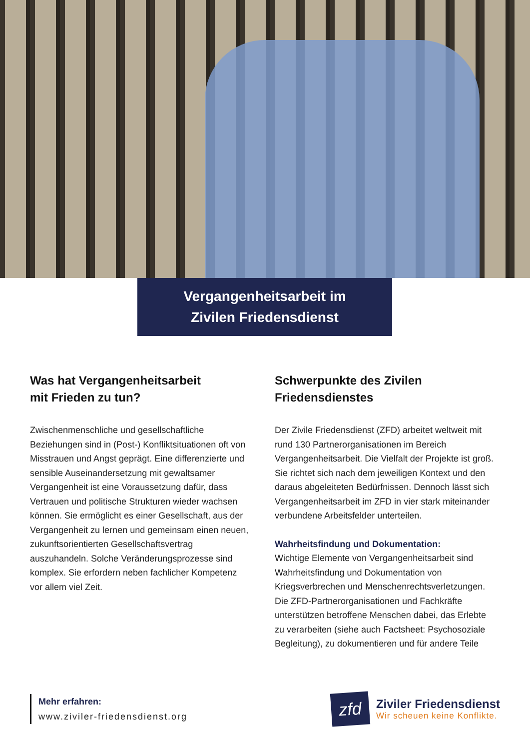Vergangenheitsarbeit im
Zivilen Friedensdienst
Was hat Vergangenheitsarbeit
mit Frieden zu tun?
Zwischenmenschliche und gesellschaftliche Beziehungen sind in (Post-) Konfliktsituationen oft von Misstrauen und Angst geprägt. Eine differenzierte und sensible Auseinandersetzung mit gewaltsamer Vergangenheit ist eine Voraussetzung dafür, dass Vertrauen und politische Strukturen wieder wachsen können. Sie ermöglicht es einer Gesellschaft, aus der Vergangenheit zu lernen und gemeinsam einen neuen, zukunftsorientierten Gesellschaftsvertrag auszuhandeln. Solche Veränderungsprozesse sind komplex. Sie erfordern neben fachlicher Kompetenz vor allem viel Zeit.
Schwerpunkte des Zivilen
Friedensdienstes
Der Zivile Friedensdienst (ZFD) arbeitet weltweit mit rund 130 Partnerorganisationen im Bereich Vergangenheitsarbeit. Die Vielfalt der Projekte ist groß. Sie richtet sich nach dem jeweiligen Kontext und den daraus abgeleiteten Bedürfnissen. Dennoch lässt sich Vergangenheitsarbeit im ZFD in vier stark miteinander verbundene Arbeitsfelder unterteilen.
Wahrheitsfindung und Dokumentation:
Wichtige Elemente von Vergangenheitsarbeit sind Wahrheitsfindung und Dokumentation von Kriegsverbrechen und Menschenrechtsverletzungen. Die ZFD-Partnerorganisationen und Fachkräfte unterstützen betroffene Menschen dabei, das Erlebte zu verarbeiten (siehe auch Factsheet: Psychosoziale Begleitung), zu dokumentieren und für andere Teile
Mehr erfahren:
www.ziviler-friedensdienst.org
zfd
Ziviler Friedensdienst
Wir scheuen keine Konflikte.